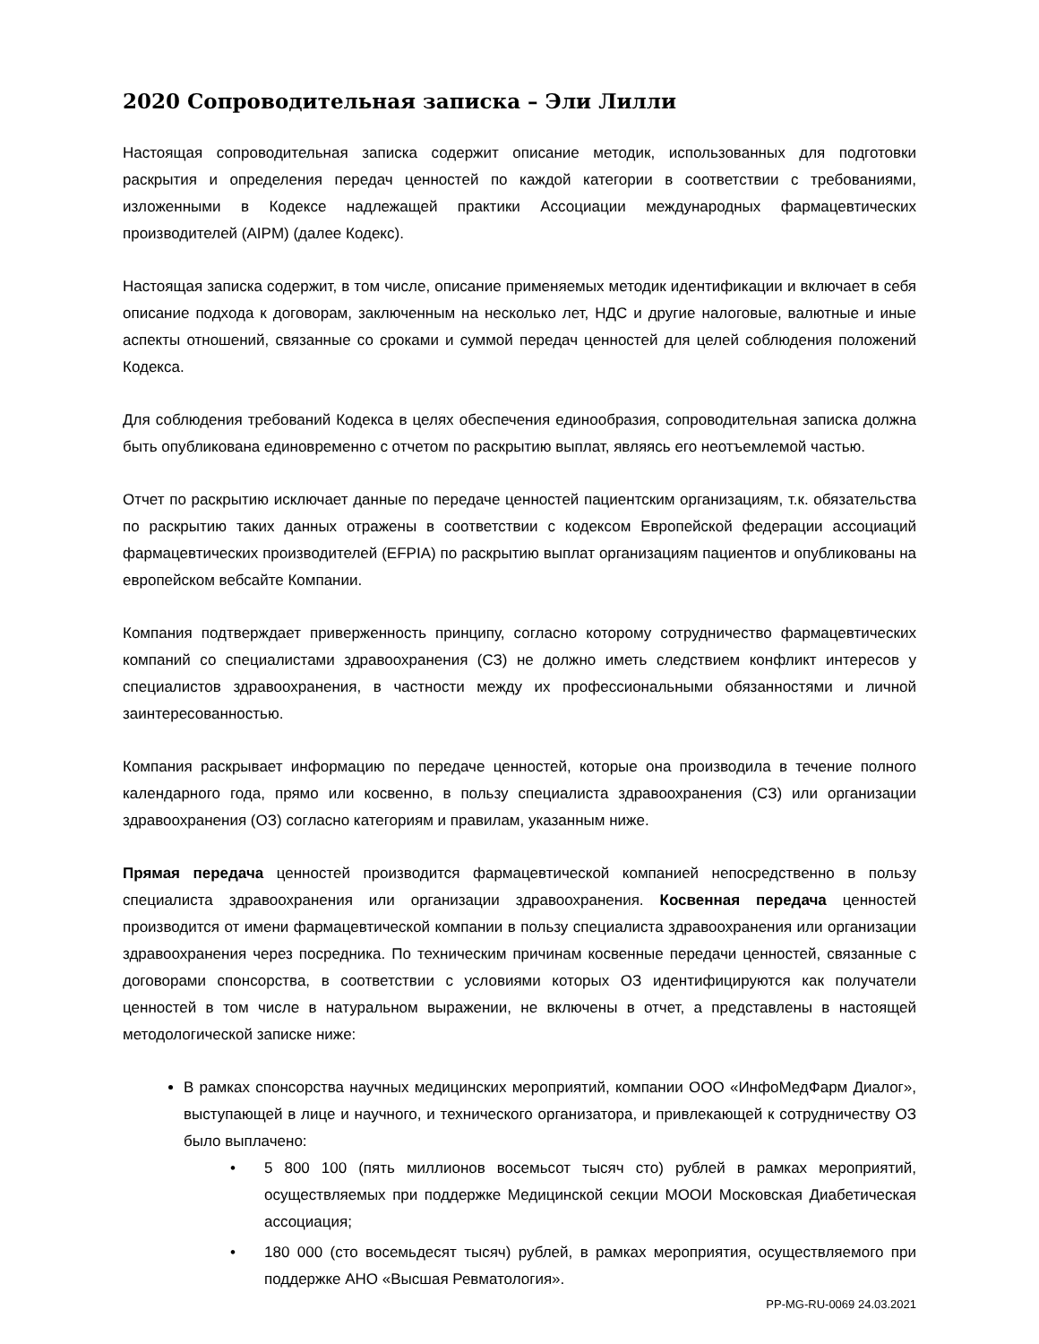2020 Сопроводительная записка – Эли Лилли
Настоящая сопроводительная записка содержит описание методик, использованных для подготовки раскрытия и определения передач ценностей по каждой категории в соответствии с требованиями, изложенными в Кодексе надлежащей практики Ассоциации международных фармацевтических производителей (AIPM) (далее Кодекс).
Настоящая записка содержит, в том числе, описание применяемых методик идентификации и включает в себя описание подхода к договорам, заключенным на несколько лет, НДС и другие налоговые, валютные и иные аспекты отношений, связанные со сроками и суммой передач ценностей для целей соблюдения положений Кодекса.
Для соблюдения требований Кодекса в целях обеспечения единообразия, сопроводительная записка должна быть опубликована единовременно с отчетом по раскрытию выплат, являясь его неотъемлемой частью.
Отчет по раскрытию исключает данные по передаче ценностей пациентским организациям, т.к. обязательства по раскрытию таких данных отражены в соответствии с кодексом Европейской федерации ассоциаций фармацевтических производителей (EFPIA) по раскрытию выплат организациям пациентов и опубликованы на европейском вебсайте Компании.
Компания подтверждает приверженность принципу, согласно которому сотрудничество фармацевтических компаний со специалистами здравоохранения (СЗ) не должно иметь следствием конфликт интересов у специалистов здравоохранения, в частности между их профессиональными обязанностями и личной заинтересованностью.
Компания раскрывает информацию по передаче ценностей, которые она производила в течение полного календарного года, прямо или косвенно, в пользу специалиста здравоохранения (СЗ) или организации здравоохранения (ОЗ) согласно категориям и правилам, указанным ниже.
Прямая передача ценностей производится фармацевтической компанией непосредственно в пользу специалиста здравоохранения или организации здравоохранения. Косвенная передача ценностей производится от имени фармацевтической компании в пользу специалиста здравоохранения или организации здравоохранения через посредника. По техническим причинам косвенные передачи ценностей, связанные с договорами спонсорства, в соответствии с условиями которых ОЗ идентифицируются как получатели ценностей в том числе в натуральном выражении, не включены в отчет, а представлены в настоящей методологической записке ниже:
В рамках спонсорства научных медицинских мероприятий, компании ООО «ИнфоМедФарм Диалог», выступающей в лице и научного, и технического организатора, и привлекающей к сотрудничеству ОЗ было выплачено:
• 5 800 100 (пять миллионов восемьсот тысяч сто) рублей в рамках мероприятий, осуществляемых при поддержке Медицинской секции МООИ Московская Диабетическая ассоциация;
• 180 000 (сто восемьдесят тысяч) рублей, в рамках мероприятия, осуществляемого при поддержке АНО «Высшая Ревматология».
PP-MG-RU-0069 24.03.2021